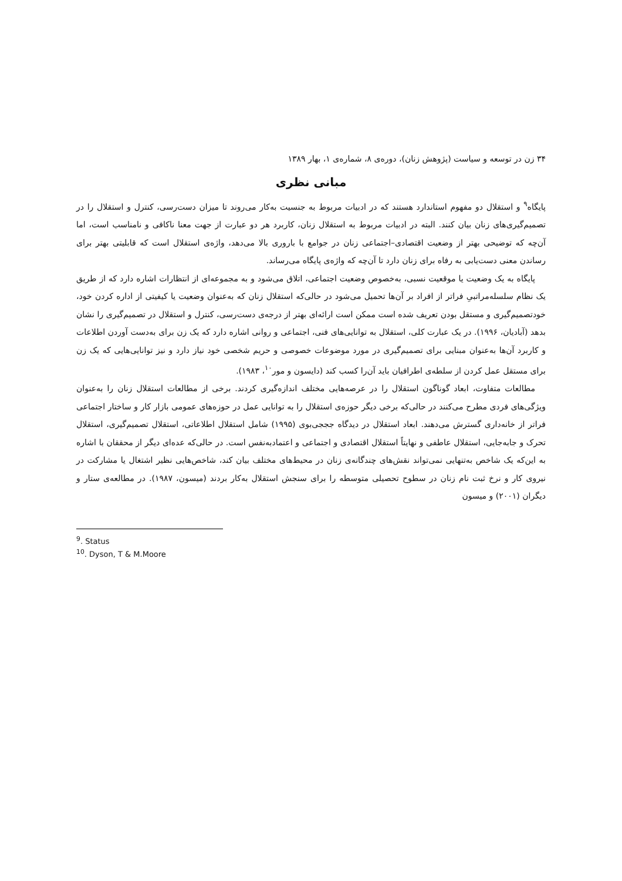۳۴ زن در توسعه و سیاست (پژوهش زنان)، دوره‌ی ۸، شماره‌ی ۱، بهار ۱۳۸۹
مبانی نظری
پایگاه<sup>۹</sup> و استقلال دو مفهوم استاندارد هستند که در ادبیات مربوط به جنسیت به‌کار می‌روند تا میزان دست‌رسی، کنترل و استقلال را در تصمیم‌گیری‌های زنان بیان کنند. البته در ادبیات مربوط به استقلال زنان، کاربرد هر دو عبارت از جهت معنا ناکافی و نامناسب است، اما آن‌چه که توضیحی بهتر از وضعیت اقتصادی–اجتماعی زنان در جوامع با باروری بالا می‌دهد، واژه‌ی استقلال است که قابلیتی بهتر برای رساندن معنی دست‌یابی به رفاه برای زنان دارد تا آن‌چه که واژه‌ی پایگاه می‌رساند.
پایگاه به یک وضعیت یا موقعیت نسبی، به‌خصوص وضعیت اجتماعی، اتلاق می‌شود و به مجموعه‌ای از انتظارات اشاره دارد که از طریق یک نظام سلسله‌مراتبیِ فراتر از افراد بر آن‌ها تحمیل می‌شود در حالی‌که استقلال زنان که به‌عنوان وضعیت یا کیفیتی از اداره کردن خود، خودتصمیم‌گیری و مستقل بودن تعریف شده است ممکن است ارائه‌ای بهتر از درجه‌ی دست‌رسی، کنترل و استقلال در تصمیم‌گیری را نشان بدهد (آبادیان، ۱۹۹۶). در یک عبارت کلی، استقلال به توانایی‌های فنی، اجتماعی و روانی اشاره دارد که یک زن برای به‌دست آوردن اطلاعات و کاربرد آن‌ها به‌عنوان مبنایی برای تصمیم‌گیری در مورد موضوعات خصوصی و حریم شخصی خود نیاز دارد و نیز توانایی‌هایی که یک زن برای مستقل عمل کردن از سلطه‌ی اطرافیان باید آن‌را کسب کند (دایسون و مور<sup>۱۰</sup>، ۱۹۸۳).
مطالعات متفاوت، ابعاد گوناگون استقلال را در عرصه‌هایی مختلف اندازه‌گیری کردند. برخی از مطالعات استقلال زنان را به‌عنوان ویژگی‌های فردی مطرح می‌کنند در حالی‌که برخی دیگر حوزه‌ی استقلال را به توانایی عمل در حوزه‌های عمومی بازار کار و ساختار اجتماعی فراتر از خانه‌داری گسترش می‌دهند. ابعاد استقلال در دیدگاه جججی‌بوی (۱۹۹۵) شامل استقلال اطلاعاتی، استقلال تصمیم‌گیری، استقلال تحرک و جابه‌جایی، استقلال عاطفی و نهایتاً استقلال اقتصادی و اجتماعی و اعتمادبه‌نفس است. در حالی‌که عده‌ای دیگر از محققان با اشاره به این‌که یک شاخص به‌تنهایی نمی‌تواند نقش‌های چندگانه‌ی زنان در محیط‌های مختلف بیان کند، شاخص‌هایی نظیر اشتغال یا مشارکت در نیروی کار و نرخ ثبت نام زنان در سطوح تحصیلی متوسطه را برای سنجش استقلال به‌کار بردند (میسون، ۱۹۸۷). در مطالعه‌ی ستار و دیگران (۲۰۰۱) و میسون
<sup>9</sup>. Status
<sup>10</sup>. Dyson, T & M.Moore